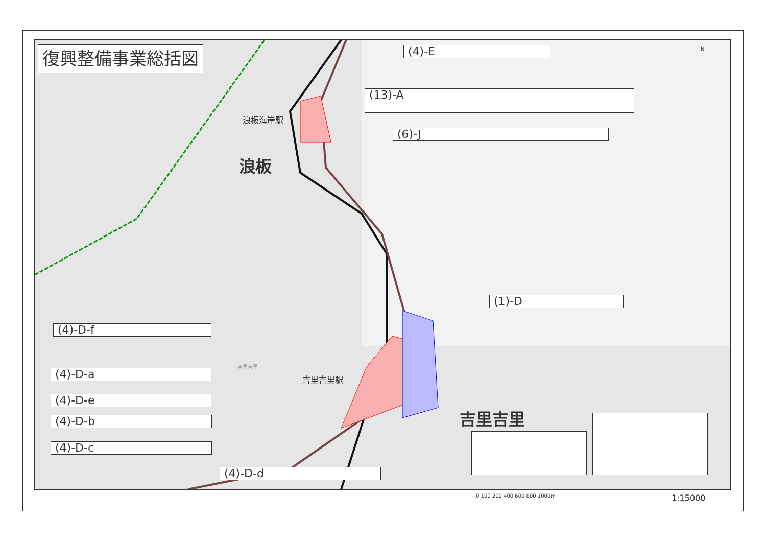復興整備事業総括図 (4)-E
(13)-A
(6)-J
(1)-D
(4)-D-f
(4)-D-a
(4)-D-e
(4)-D-b
(4)-D-c
(4)-D-d
浪板海岸駅
浪板
吉里吉里
吉里吉里駅
吉里吉里
N
0 100 200 400 600 800 1000m 1:15000